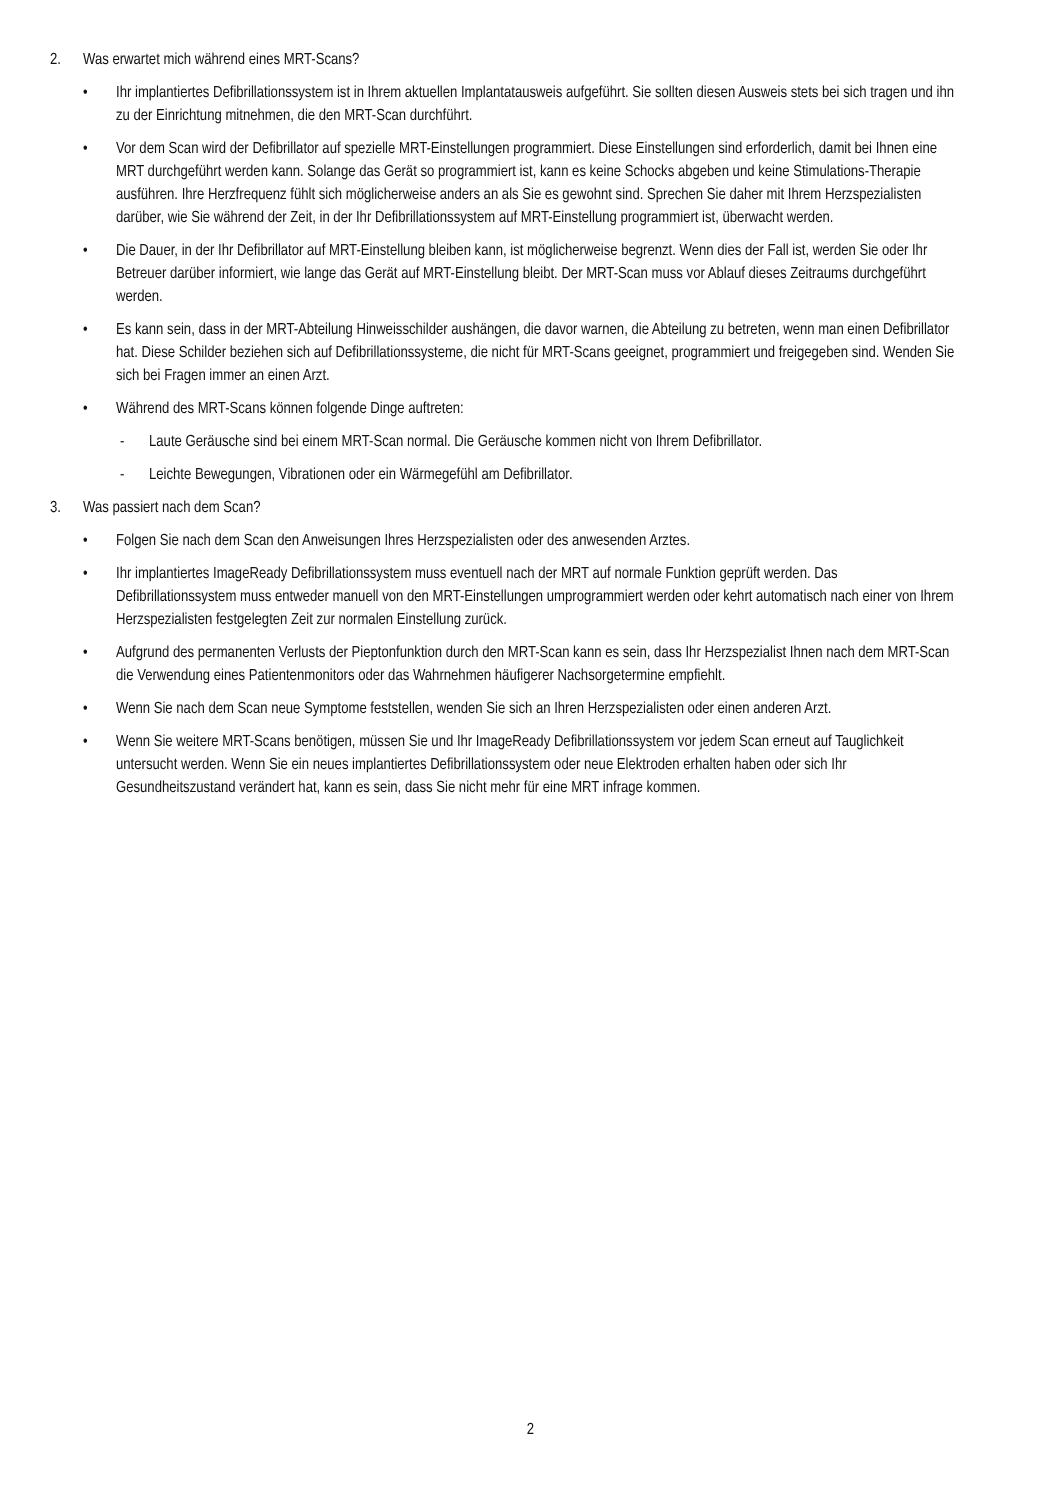2. Was erwartet mich während eines MRT-Scans?
• Ihr implantiertes Defibrillationssystem ist in Ihrem aktuellen Implantatausweis aufgeführt. Sie sollten diesen Ausweis stets bei sich tragen und ihn zu der Einrichtung mitnehmen, die den MRT-Scan durchführt.
• Vor dem Scan wird der Defibrillator auf spezielle MRT-Einstellungen programmiert. Diese Einstellungen sind erforderlich, damit bei Ihnen eine MRT durchgeführt werden kann. Solange das Gerät so programmiert ist, kann es keine Schocks abgeben und keine Stimulations-Therapie ausführen. Ihre Herzfrequenz fühlt sich möglicherweise anders an als Sie es gewohnt sind. Sprechen Sie daher mit Ihrem Herzspezialisten darüber, wie Sie während der Zeit, in der Ihr Defibrillationssystem auf MRT-Einstellung programmiert ist, überwacht werden.
• Die Dauer, in der Ihr Defibrillator auf MRT-Einstellung bleiben kann, ist möglicherweise begrenzt. Wenn dies der Fall ist, werden Sie oder Ihr Betreuer darüber informiert, wie lange das Gerät auf MRT-Einstellung bleibt. Der MRT-Scan muss vor Ablauf dieses Zeitraums durchgeführt werden.
• Es kann sein, dass in der MRT-Abteilung Hinweisschilder aushängen, die davor warnen, die Abteilung zu betreten, wenn man einen Defibrillator hat. Diese Schilder beziehen sich auf Defibrillationssysteme, die nicht für MRT-Scans geeignet, programmiert und freigegeben sind. Wenden Sie sich bei Fragen immer an einen Arzt.
• Während des MRT-Scans können folgende Dinge auftreten:
- Laute Geräusche sind bei einem MRT-Scan normal. Die Geräusche kommen nicht von Ihrem Defibrillator.
- Leichte Bewegungen, Vibrationen oder ein Wärmegefühl am Defibrillator.
3. Was passiert nach dem Scan?
• Folgen Sie nach dem Scan den Anweisungen Ihres Herzspezialisten oder des anwesenden Arztes.
• Ihr implantiertes ImageReady Defibrillationssystem muss eventuell nach der MRT auf normale Funktion geprüft werden. Das Defibrillationssystem muss entweder manuell von den MRT-Einstellungen umprogrammiert werden oder kehrt automatisch nach einer von Ihrem Herzspezialisten festgelegten Zeit zur normalen Einstellung zurück.
• Aufgrund des permanenten Verlusts der Pieptonfunktion durch den MRT-Scan kann es sein, dass Ihr Herzspezialist Ihnen nach dem MRT-Scan die Verwendung eines Patientenmonitors oder das Wahrnehmen häufigerer Nachsorgetermine empfiehlt.
• Wenn Sie nach dem Scan neue Symptome feststellen, wenden Sie sich an Ihren Herzspezialisten oder einen anderen Arzt.
• Wenn Sie weitere MRT-Scans benötigen, müssen Sie und Ihr ImageReady Defibrillationssystem vor jedem Scan erneut auf Tauglichkeit untersucht werden. Wenn Sie ein neues implantiertes Defibrillationssystem oder neue Elektroden erhalten haben oder sich Ihr Gesundheitszustand verändert hat, kann es sein, dass Sie nicht mehr für eine MRT infrage kommen.
2